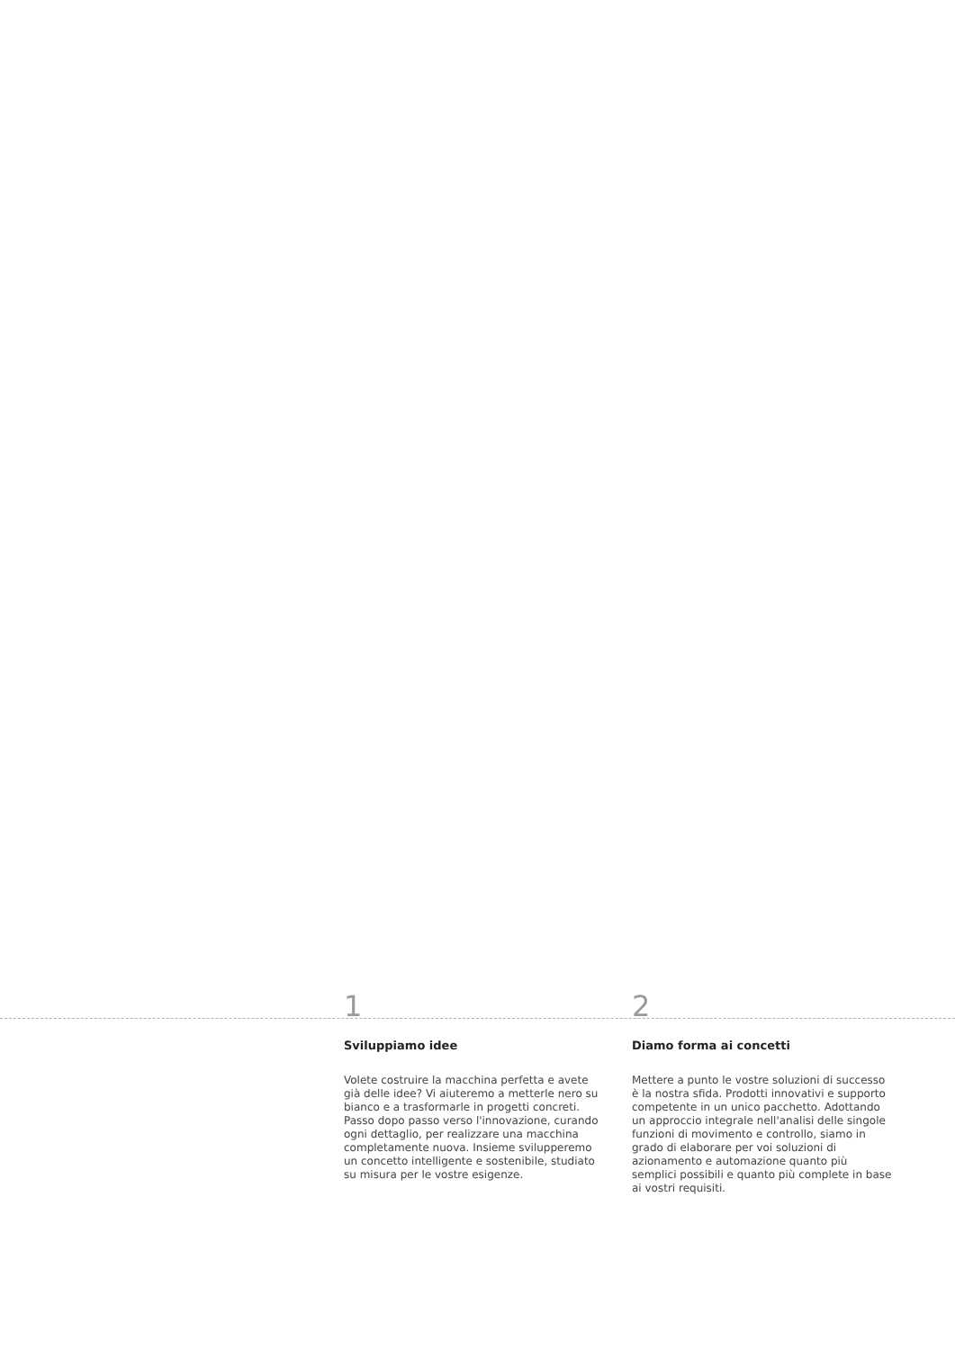1
Sviluppiamo idee
Volete costruire la macchina perfetta e avete già delle idee? Vi aiuteremo a metterle nero su bianco e a trasformarle in progetti concreti. Passo dopo passo verso l'innovazione, curando ogni dettaglio, per realizzare una macchina completamente nuova. Insieme svilupperemo un concetto intelligente e sostenibile, studiato su misura per le vostre esigenze.
2
Diamo forma ai concetti
Mettere a punto le vostre soluzioni di successo è la nostra sfida. Prodotti innovativi e supporto competente in un unico pacchetto. Adottando un approccio integrale nell'analisi delle singole funzioni di movimento e controllo, siamo in grado di elaborare per voi soluzioni di azionamento e automazione quanto più semplici possibili e quanto più complete in base ai vostri requisiti.